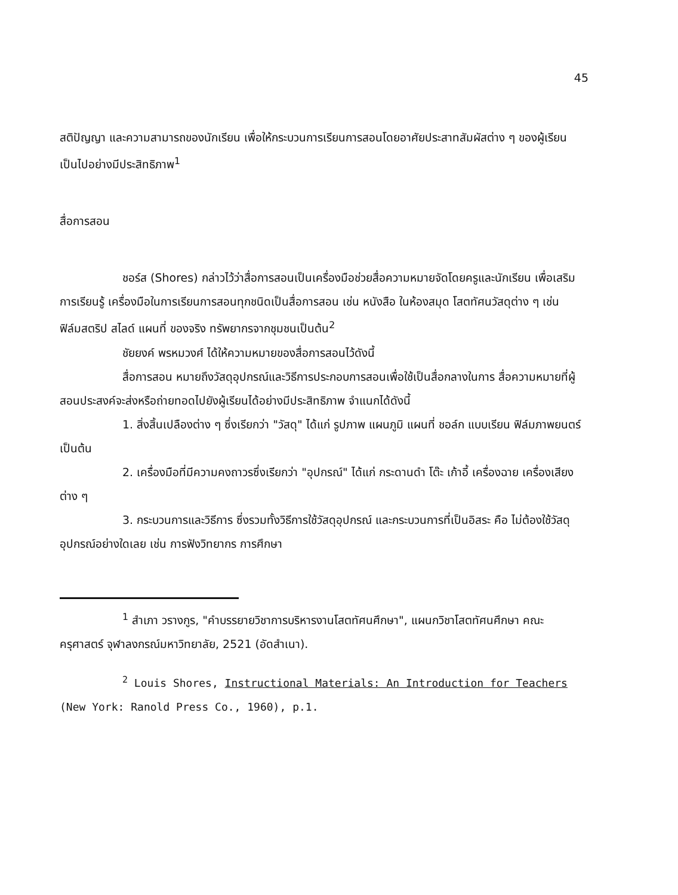45
สติปัญญา และความสามารถของนักเรียน เพื่อให้กระบวนการเรียนการสอนโดยอาศัยประสาทสัมผัสต่าง ๆ ของผู้เรียนเป็นไปอย่างมีประสิทธิภาพ<sup>1</sup>
สื่อการสอน
ชอร์ส (Shores) กล่าวไว้ว่าสื่อการสอนเป็นเครื่องมือช่วยสื่อความหมายจัดโดยครูและนักเรียน เพื่อเสริมการเรียนรู้ เครื่องมือในการเรียนการสอนทุกชนิดเป็นสื่อการสอน เช่น หนังสือ ในห้องสมุด โสตทัศนวัสดุต่าง ๆ เช่น ฟิล์มสตริป สไลด์ แผนที่ ของจริง ทรัพยากรจากชุมชนเป็นต้น<sup>2</sup>
ชัยยงค์ พรหมวงศ์ ได้ให้ความหมายของสื่อการสอนไว้ดังนี้
สื่อการสอน หมายถึงวัสดุอุปกรณ์และวิธีการประกอบการสอนเพื่อใช้เป็นสื่อกลางในการ สื่อความหมายที่ผู้สอนประสงค์จะส่งหรือถ่ายทอดไปยังผู้เรียนได้อย่างมีประสิทธิภาพ จำแนกได้ดังนี้
1. สิ่งสิ้นเปลืองต่าง ๆ ซึ่งเรียกว่า "วัสดุ" ได้แก่ รูปภาพ แผนภูมิ แผนที่ ชอล์ก แบบเรียน ฟิล์มภาพยนตร์ เป็นต้น
2. เครื่องมือที่มีความคงถาวรซึ่งเรียกว่า "อุปกรณ์" ได้แก่ กระดานดำ โต๊ะ เก้าอี้ เครื่องฉาย เครื่องเสียงต่าง ๆ
3. กระบวนการและวิธีการ ซึ่งรวมทั้งวิธีการใช้วัสดุอุปกรณ์ และกระบวนการที่เป็นอิสระ คือ ไม่ต้องใช้วัสดุอุปกรณ์อย่างใดเลย เช่น การฟังวิทยากร การศึกษา
<sup>1</sup> สำเภา วรางกูร, "คำบรรยายวิชาการบริหารงานโสตทัศนศึกษา", แผนกวิชาโสตทัศนศึกษา คณะครุศาสตร์ จุฬาลงกรณ์มหาวิทยาลัย, 2521 (อัดสำเนา).
<sup>2</sup> Louis Shores, Instructional Materials: An Introduction for Teachers (New York: Ranold Press Co., 1960), p.1.